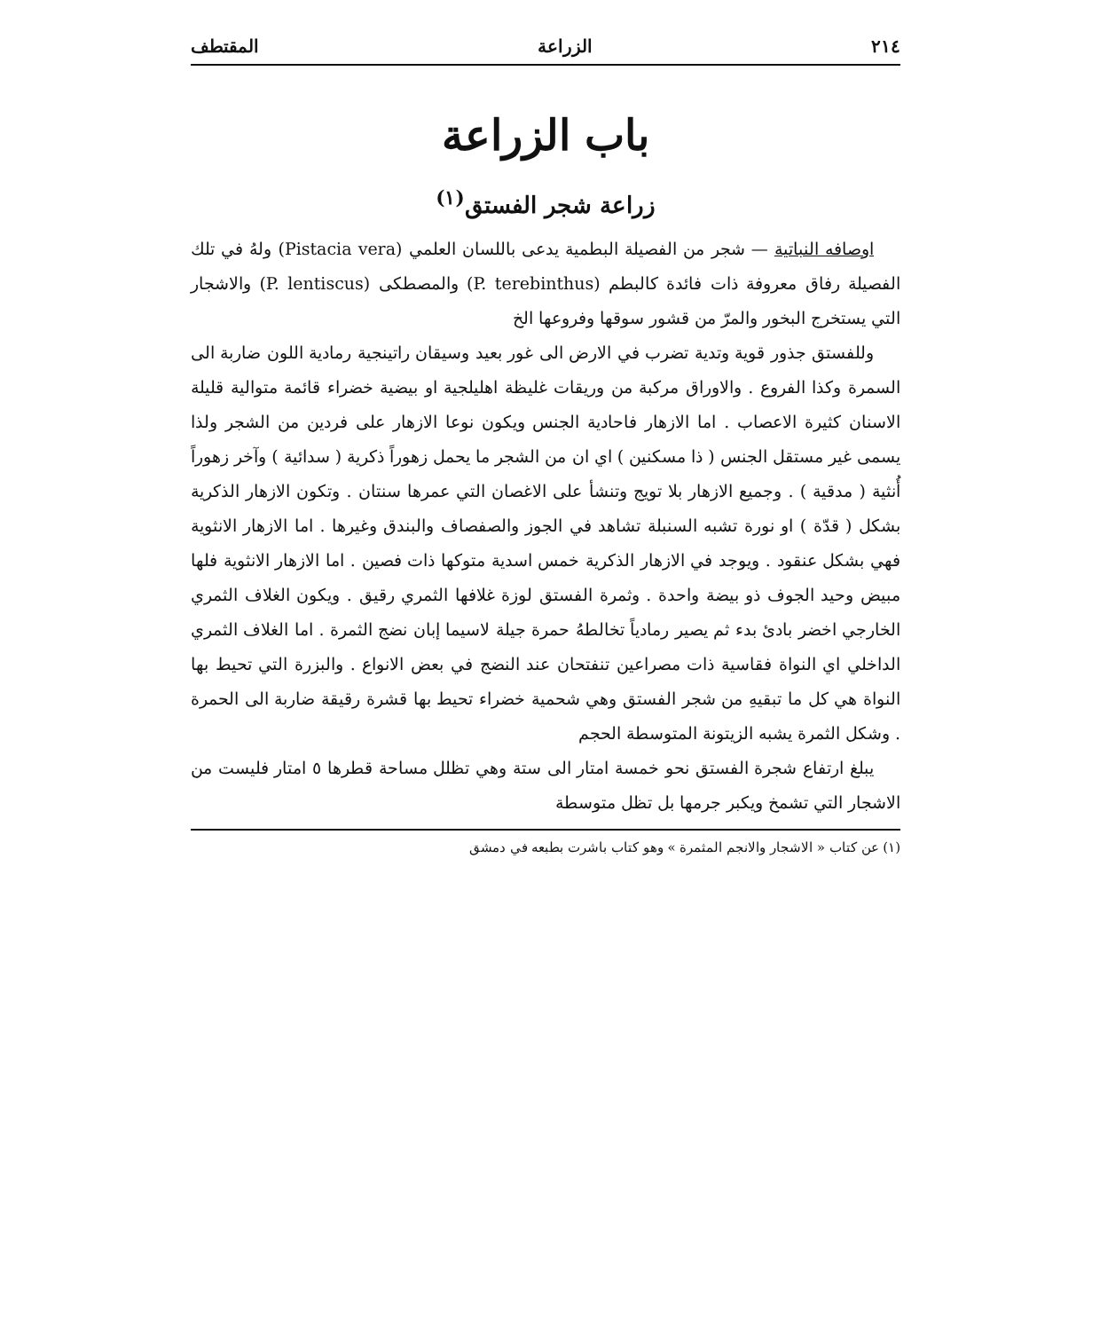٢١٤ الزراعة المقتطف
باب الزراعة
زراعة شجر الفستق<sup>(١)</sup>
اوصافه النباتية — شجر من الفصيلة البطمية يدعى باللسان العلمي (Pistacia vera) ولهُ في تلك الفصيلة رفاق معروفة ذات فائدة كالبطم (P. terebinthus) والمصطكى (P. lentiscus) والاشجار التي يستخرج البخور والمرّ من قشور سوقها وفروعها الخ
وللفستق جذور قوية وتدية تضرب في الارض الى غور بعيد وسيقان راتينجية رمادية اللون ضاربة الى السمرة وكذا الفروع . والاوراق مركبة من وريقات غليظة اهليلجية او بيضية خضراء قائمة متوالية قليلة الاسنان كثيرة الاعصاب . اما الازهار فاحادية الجنس ويكون نوعا الازهار على فردين من الشجر ولذا يسمى غير مستقل الجنس ( ذا مسكنين ) اي ان من الشجر ما يحمل زهوراً ذكرية ( سدائية ) وآخر زهوراً أُنثية ( مدقية ) . وجميع الازهار بلا تويج وتنشأ على الاغصان التي عمرها سنتان . وتكون الازهار الذكرية بشكل ( قدّة ) او نورة تشبه السنبلة تشاهد في الجوز والصفصاف والبندق وغيرها . اما الازهار الانثوية فهي بشكل عنقود . ويوجد في الازهار الذكرية خمس اسدية متوكها ذات فصين . اما الازهار الانثوية فلها مبيض وحيد الجوف ذو بيضة واحدة . وثمرة الفستق لوزة غلافها الثمري رقيق . ويكون الغلاف الثمري الخارجي اخضر بادئ بدء ثم يصير رمادياً تخالطهُ حمرة جيلة لاسيما إبان نضج الثمرة . اما الغلاف الثمري الداخلي اي النواة فقاسية ذات مصراعين تنفتحان عند النضج في بعض الانواع . والبزرة التي تحيط بها النواة هي كل ما تبقيهِ من شجر الفستق وهي شحمية خضراء تحيط بها قشرة رقيقة ضاربة الى الحمرة . وشكل الثمرة يشبه الزيتونة المتوسطة الحجم
يبلغ ارتفاع شجرة الفستق نحو خمسة امتار الى ستة وهي تظلل مساحة قطرها ٥ امتار فليست من الاشجار التي تشمخ ويكبر جرمها بل تظل متوسطة
(١) عن كتاب « الاشجار والانجم المثمرة » وهو كتاب باشرت بطبعه في دمشق